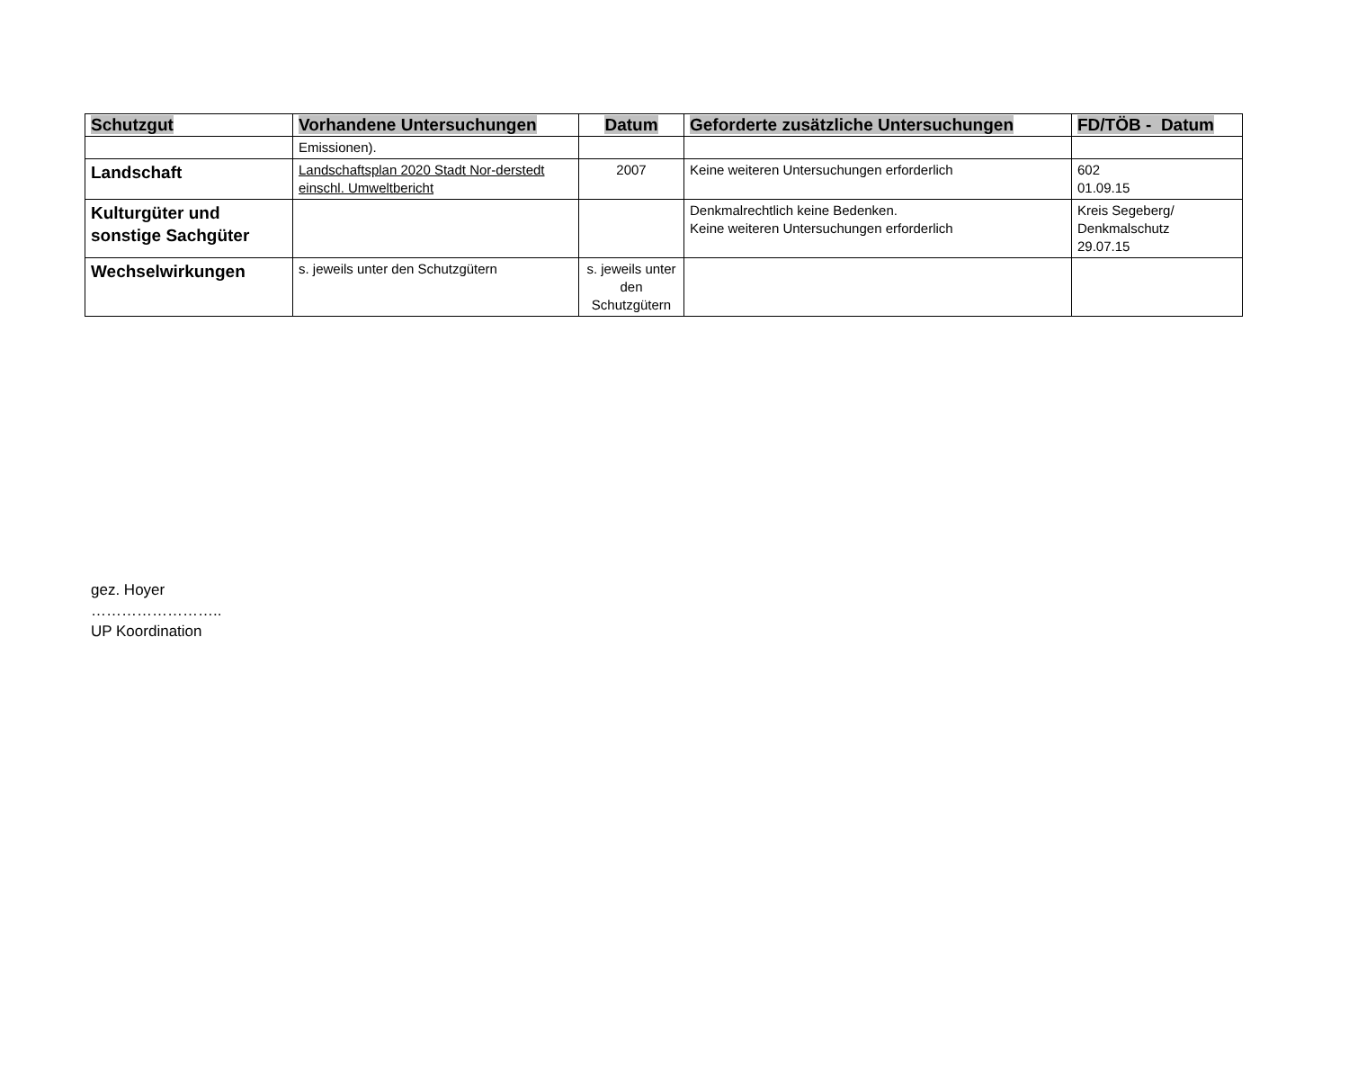| Schutzgut | Vorhandene Untersuchungen | Datum | Geforderte zusätzliche Untersuchungen | FD/TÖB - Datum |
| --- | --- | --- | --- | --- |
| | Emissionen). | | | |
| Landschaft | Landschaftsplan 2020 Stadt Nor-derstedt einschl. Umweltbericht | 2007 | Keine weiteren Untersuchungen erforderlich | 602 01.09.15 |
| Kulturgüter und sonstige Sachgüter | | | Denkmalrechtlich keine Bedenken. Keine weiteren Untersuchungen erforderlich | Kreis Segeberg/ Denkmalschutz 29.07.15 |
| Wechselwirkungen | s. jeweils unter den Schutzgütern | s. jeweils unter den Schutzgütern | | |
gez. Hoyer
……………………..
UP Koordination